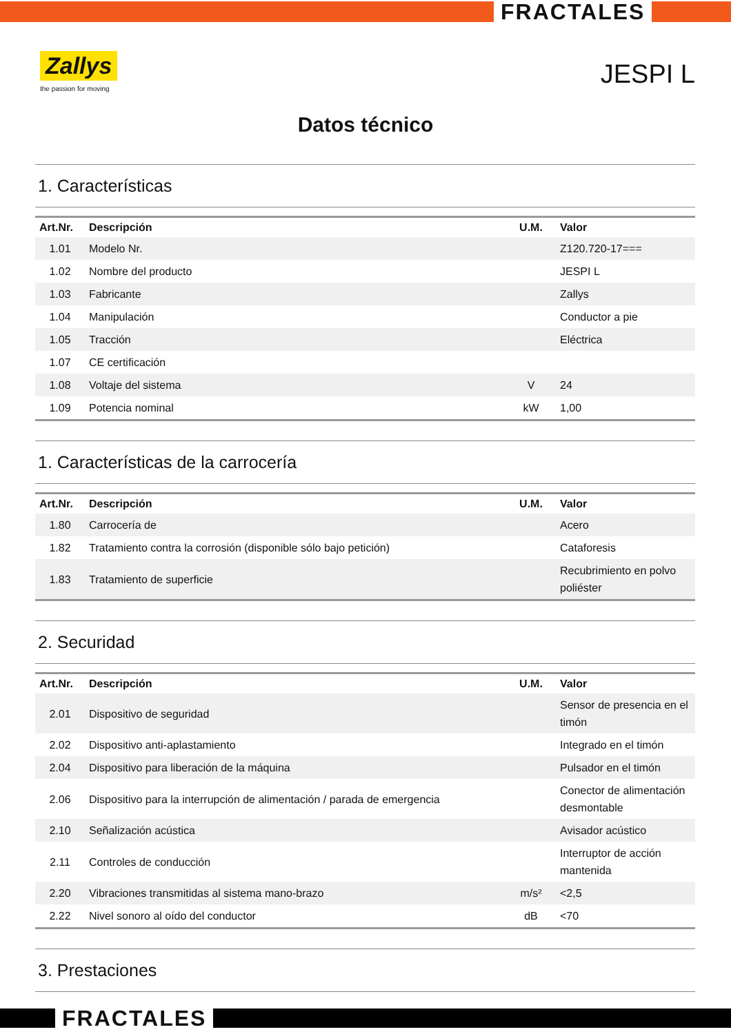FRACTALES
Zallys
the passion for moving
JESPI L
Datos técnico
1. Características
| Art.Nr. | Descripción | U.M. | Valor |
| --- | --- | --- | --- |
| 1.01 | Modelo Nr. | | Z120.720-17=== |
| 1.02 | Nombre del producto | | JESPI L |
| 1.03 | Fabricante | | Zallys |
| 1.04 | Manipulación | | Conductor a pie |
| 1.05 | Tracción | | Eléctrica |
| 1.07 | CE certificación | | |
| 1.08 | Voltaje del sistema | V | 24 |
| 1.09 | Potencia nominal | kW | 1,00 |
1. Características de la carrocería
| Art.Nr. | Descripción | U.M. | Valor |
| --- | --- | --- | --- |
| 1.80 | Carrocería de | | Acero |
| 1.82 | Tratamiento contra la corrosión (disponible sólo bajo petición) | | Cataforesis |
| 1.83 | Tratamiento de superficie | | Recubrimiento en polvo poliéster |
2. Securidad
| Art.Nr. | Descripción | U.M. | Valor |
| --- | --- | --- | --- |
| 2.01 | Dispositivo de seguridad | | Sensor de presencia en el timón |
| 2.02 | Dispositivo anti-aplastamiento | | Integrado en el timón |
| 2.04 | Dispositivo para liberación de la máquina | | Pulsador en el timón |
| 2.06 | Dispositivo para la interrupción de alimentación / parada de emergencia | | Conector de alimentación desmontable |
| 2.10 | Señalización acústica | | Avisador acústico |
| 2.11 | Controles de conducción | | Interruptor de acción mantenida |
| 2.20 | Vibraciones transmitidas al sistema mano-brazo | m/s² | <2,5 |
| 2.22 | Nivel sonoro al oído del conductor | dB | <70 |
3. Prestaciones
FRACTALES